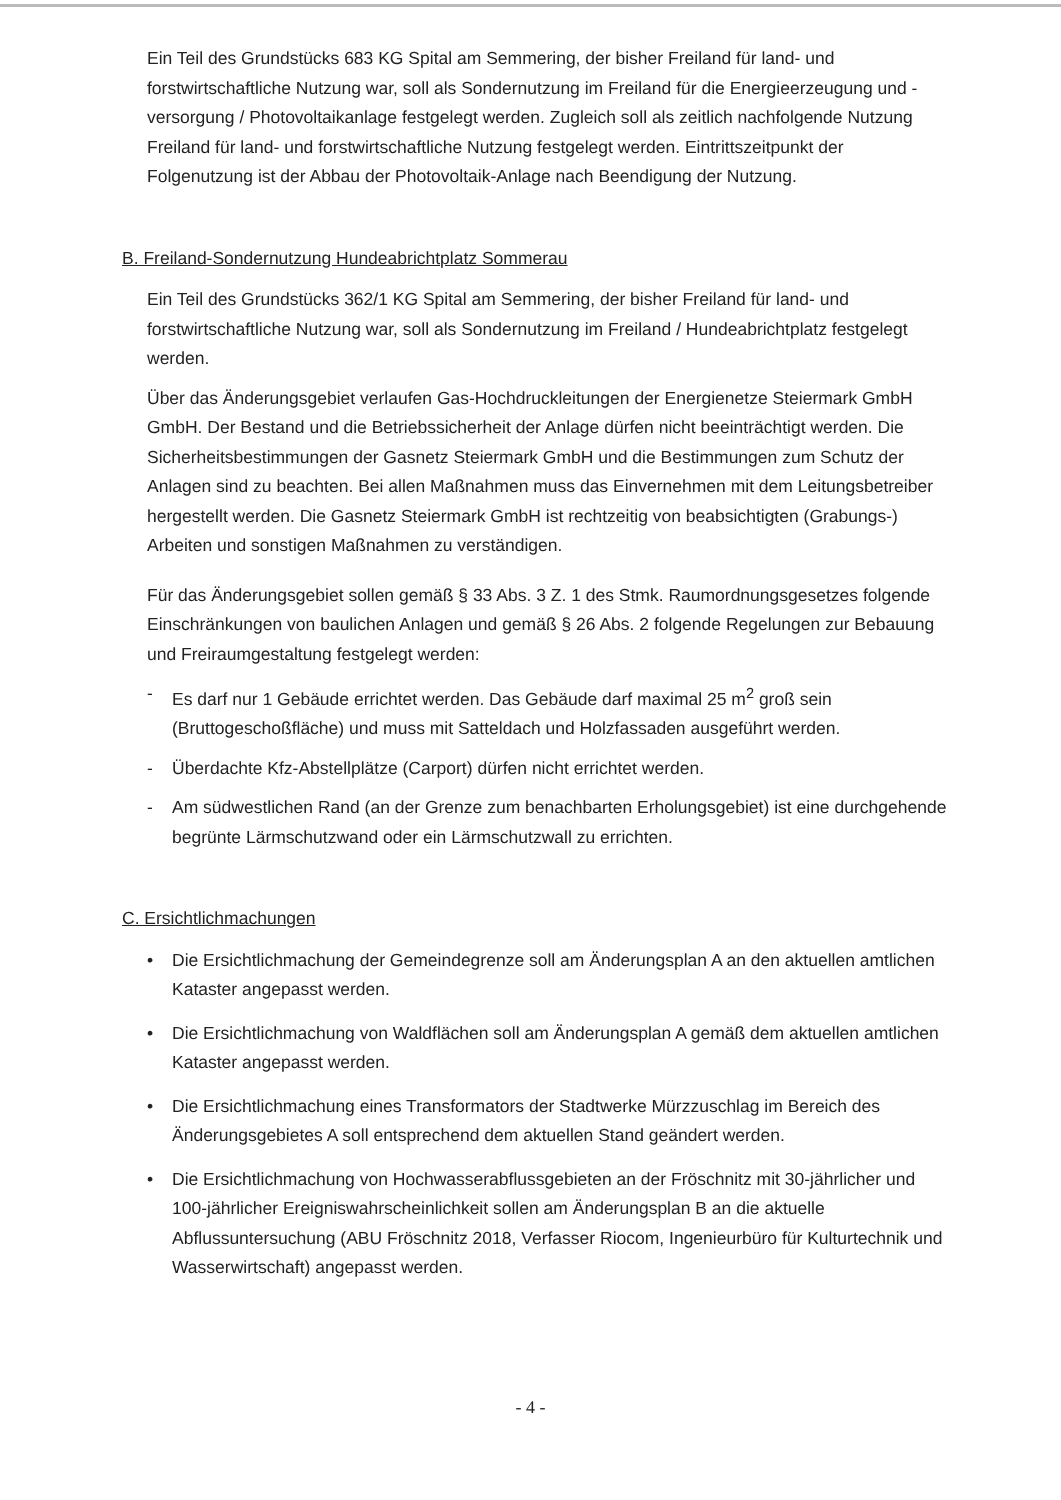Ein Teil des Grundstücks 683 KG Spital am Semmering, der bisher Freiland für land- und forstwirtschaftliche Nutzung war, soll als Sondernutzung im Freiland für die Energieerzeugung und -versorgung / Photovoltaikanlage festgelegt werden. Zugleich soll als zeitlich nachfolgende Nutzung Freiland für land- und forstwirtschaftliche Nutzung festgelegt werden. Eintrittszeitpunkt der Folgenutzung ist der Abbau der Photovoltaik-Anlage nach Beendigung der Nutzung.
B. Freiland-Sondernutzung Hundeabrichtplatz Sommerau
Ein Teil des Grundstücks 362/1 KG Spital am Semmering, der bisher Freiland für land- und forstwirtschaftliche Nutzung war, soll als Sondernutzung im Freiland / Hundeabrichtplatz festgelegt werden.
Über das Änderungsgebiet verlaufen Gas-Hochdruckleitungen der Energienetze Steiermark GmbH GmbH. Der Bestand und die Betriebssicherheit der Anlage dürfen nicht beeinträchtigt werden. Die Sicherheitsbestimmungen der Gasnetz Steiermark GmbH und die Bestimmungen zum Schutz der Anlagen sind zu beachten. Bei allen Maßnahmen muss das Einvernehmen mit dem Leitungsbetreiber hergestellt werden. Die Gasnetz Steiermark GmbH ist rechtzeitig von beabsichtigten (Grabungs-) Arbeiten und sonstigen Maßnahmen zu verständigen.
Für das Änderungsgebiet sollen gemäß § 33 Abs. 3 Z. 1 des Stmk. Raumordnungsgesetzes folgende Einschränkungen von baulichen Anlagen und gemäß § 26 Abs. 2 folgende Regelungen zur Bebauung und Freiraumgestaltung festgelegt werden:
- Es darf nur 1 Gebäude errichtet werden. Das Gebäude darf maximal 25 m<sup>2</sup> groß sein (Bruttogeschoßfläche) und muss mit Satteldach und Holzfassaden ausgeführt werden.
- Überdachte Kfz-Abstellplätze (Carport) dürfen nicht errichtet werden.
- Am südwestlichen Rand (an der Grenze zum benachbarten Erholungsgebiet) ist eine durchgehende begrünte Lärmschutzwand oder ein Lärmschutzwall zu errichten.
C. Ersichtlichmachungen
• Die Ersichtlichmachung der Gemeindegrenze soll am Änderungsplan A an den aktuellen amtlichen Kataster angepasst werden.
• Die Ersichtlichmachung von Waldflächen soll am Änderungsplan A gemäß dem aktuellen amtlichen Kataster angepasst werden.
• Die Ersichtlichmachung eines Transformators der Stadtwerke Mürzzuschlag im Bereich des Änderungsgebietes A soll entsprechend dem aktuellen Stand geändert werden.
• Die Ersichtlichmachung von Hochwasserabflussgebieten an der Fröschnitz mit 30-jährlicher und 100-jährlicher Ereigniswahrscheinlichkeit sollen am Änderungsplan B an die aktuelle Abflussuntersuchung (ABU Fröschnitz 2018, Verfasser Riocom, Ingenieurbüro für Kulturtechnik und Wasserwirtschaft) angepasst werden.
- 4 -